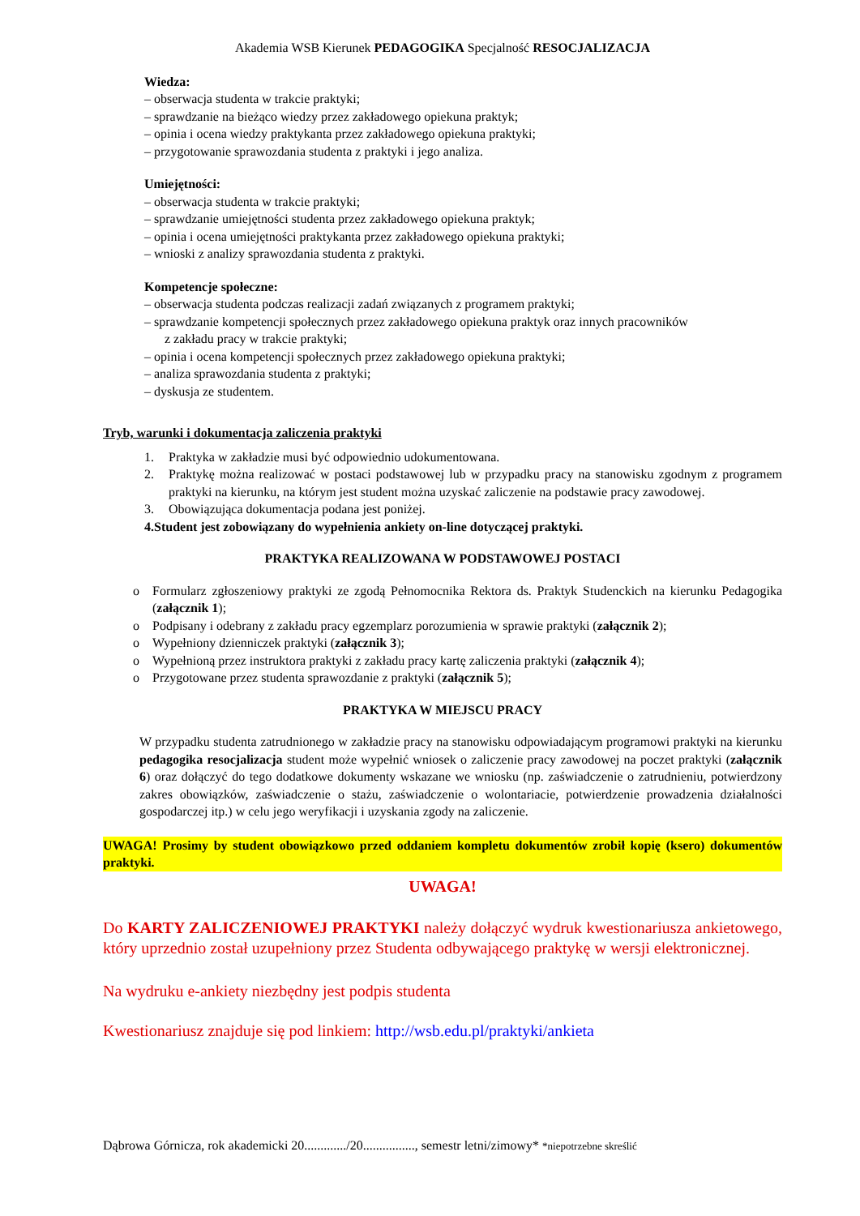Akademia WSB Kierunek PEDAGOGIKA Specjalność RESOCJALIZACJA
Wiedza:
– obserwacja studenta w trakcie praktyki;
– sprawdzanie na bieżąco wiedzy przez zakładowego opiekuna praktyk;
– opinia i ocena wiedzy praktykanta przez zakładowego opiekuna praktyki;
– przygotowanie sprawozdania studenta z praktyki i jego analiza.
Umiejętności:
– obserwacja studenta w trakcie praktyki;
– sprawdzanie umiejętności studenta przez zakładowego opiekuna praktyk;
– opinia i ocena umiejętności praktykanta przez zakładowego opiekuna praktyki;
– wnioski z analizy sprawozdania studenta z praktyki.
Kompetencje społeczne:
– obserwacja studenta podczas realizacji zadań związanych z programem praktyki;
– sprawdzanie kompetencji społecznych przez zakładowego opiekuna praktyk oraz innych pracowników
z zakładu pracy w trakcie praktyki;
– opinia i ocena kompetencji społecznych przez zakładowego opiekuna praktyki;
– analiza sprawozdania studenta z praktyki;
– dyskusja ze studentem.
Tryb, warunki i dokumentacja zaliczenia praktyki
1. Praktyka w zakładzie musi być odpowiednio udokumentowana.
2. Praktykę można realizować w postaci podstawowej lub w przypadku pracy na stanowisku zgodnym z programem praktyki na kierunku, na którym jest student można uzyskać zaliczenie na podstawie pracy zawodowej.
3. Obowiązująca dokumentacja podana jest poniżej.
4. Student jest zobowiązany do wypełnienia ankiety on-line dotyczącej praktyki.
PRAKTYKA REALIZOWANA W PODSTAWOWEJ POSTACI
o Formularz zgłoszeniowy praktyki ze zgodą Pełnomocnika Rektora ds. Praktyk Studenckich na kierunku Pedagogika (załącznik 1);
o Podpisany i odebrany z zakładu pracy egzemplarz porozumienia w sprawie praktyki (załącznik 2);
o Wypełniony dzienniczek praktyki (załącznik 3);
o Wypełnioną przez instruktora praktyki z zakładu pracy kartę zaliczenia praktyki (załącznik 4);
o Przygotowane przez studenta sprawozdanie z praktyki (załącznik 5);
PRAKTYKA W MIEJSCU PRACY
W przypadku studenta zatrudnionego w zakładzie pracy na stanowisku odpowiadającym programowi praktyki na kierunku pedagogika resocjalizacja student może wypełnić wniosek o zaliczenie pracy zawodowej na poczet praktyki (załącznik 6) oraz dołączyć do tego dodatkowe dokumenty wskazane we wniosku (np. zaświadczenie o zatrudnieniu, potwierdzony zakres obowiązków, zaświadczenie o stażu, zaświadczenie o wolontariacie, potwierdzenie prowadzenia działalności gospodarczej itp.) w celu jego weryfikacji i uzyskania zgody na zaliczenie.
UWAGA! Prosimy by student obowiązkowo przed oddaniem kompletu dokumentów zrobił kopię (ksero) dokumentów praktyki.
UWAGA!
Do KARTY ZALICZENIOWEJ PRAKTYKI należy dołączyć wydruk kwestionariusza ankietowego, który uprzednio został uzupełniony przez Studenta odbywającego praktykę w wersji elektronicznej.
Na wydruku e-ankiety niezbędny jest podpis studenta
Kwestionariusz znajduje się pod linkiem: http://wsb.edu.pl/praktyki/ankieta
Dąbrowa Górnicza, rok akademicki 20............./20................, semestr letni/zimowy* *niepotrzebne skreślić